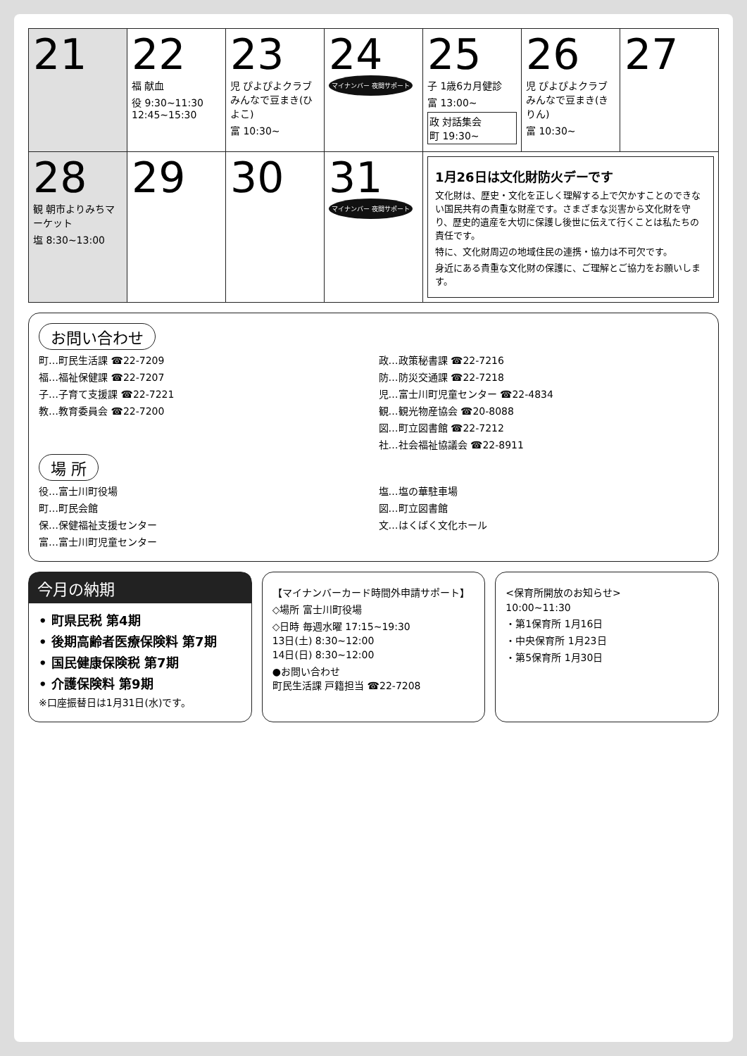| 21 | 22 福 献血 役 9:30~11:30 12:45~15:30 | 23 児 ぴよぴよクラブ みんなで豆まき(ひよこ) 富 10:30~ | 24 マイナンバー 夜間サポート | 25 子 1歳6カ月健診 富 13:00~ 政 対話集会 町 19:30~ | 26 児 ぴよぴよクラブ みんなで豆まき(きりん) 富 10:30~ | 27 |
| 28 観 朝市よりみちマーケット 塩 8:30~13:00 | 29 | 30 | 31 マイナンバー 夜間サポート | 1月26日は文化財防火デーです 文化財は、歴史・文化を正しく理解する上で欠かすことのできない国民共有の貴重な財産です。さまざまな災害から文化財を守り、歴史的遺産を大切に保護し後世に伝えて行くことは私たちの責任です。 特に、文化財周辺の地域住民の連携・協力は不可欠です。 身近にある貴重な文化財の保護に、ご理解とご協力をお願いします。 | | |
お問い合わせ
町…町民生活課 ☎22-7209
福…福祉保健課 ☎22-7207
子…子育て支援課 ☎22-7221
教…教育委員会 ☎22-7200
政…政策秘書課 ☎22-7216
防…防災交通課 ☎22-7218
児…富士川町児童センター ☎22-4834
観…観光物産協会 ☎20-8088
図…町立図書館 ☎22-7212
社…社会福祉協議会 ☎22-8911
場 所
役…富士川町役場
町…町民会館
保…保健福祉支援センター
富…富士川町児童センター
塩…塩の華駐車場
図…町立図書館
文…はくばく文化ホール
今月の納期
• 町県民税 第4期
• 後期高齢者医療保険料 第7期
• 国民健康保険税 第7期
• 介護保険料 第9期
※口座振替日は1月31日(水)です。
【マイナンバーカード時間外申請サポート】
◇場所 富士川町役場
◇日時 毎週水曜 17:15~19:30
13日(土) 8:30~12:00
14日(日) 8:30~12:00
●お問い合わせ
町民生活課 戸籍担当 ☎22-7208
<保育所開放のお知らせ>
10:00~11:30
・第1保育所 1月16日
・中央保育所 1月23日
・第5保育所 1月30日